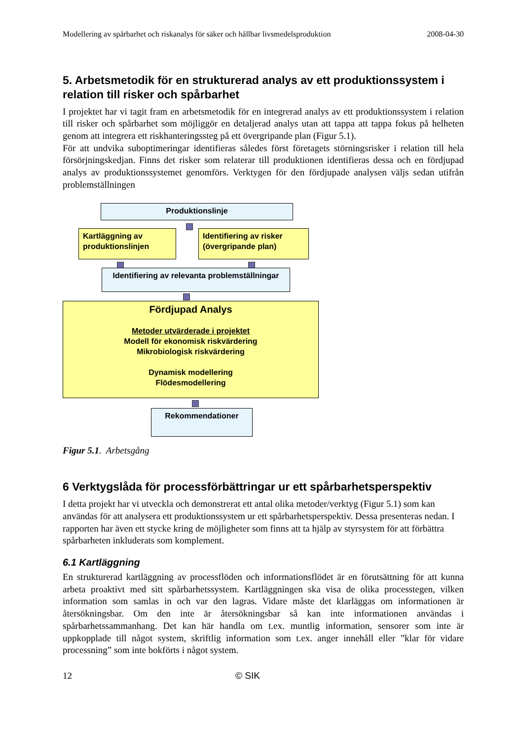Modellering av spårbarhet och riskanalys för säker och hållbar livsmedelsproduktion 2008-04-30
5. Arbetsmetodik för en strukturerad analys av ett produktionssystem i relation till risker och spårbarhet
I projektet har vi tagit fram en arbetsmetodik för en integrerad analys av ett produktionssystem i relation till risker och spårbarhet som möjliggör en detaljerad analys utan att tappa att tappa fokus på helheten genom att integrera ett riskhanteringssteg på ett övergripande plan (Figur 5.1).
För att undvika suboptimeringar identifieras således först företagets störningsrisker i relation till hela försörjningskedjan. Finns det risker som relaterar till produktionen identifieras dessa och en fördjupad analys av produktionssystemet genomförs. Verktygen för den fördjupade analysen väljs sedan utifrån problemställningen
Produktionslinje
Kartläggning av produktionslinjen
Identifiering av risker (övergripande plan)
Identifiering av relevanta problemställningar
Fördjupad Analys
Metoder utvärderade i projektet
Modell för ekonomisk riskvärdering
Mikrobiologisk riskvärdering
Dynamisk modellering
Flödesmodellering
Rekommendationer
Figur 5.1. Arbetsgång
6 Verktygslåda för processförbättringar ur ett spårbarhetsperspektiv
I detta projekt har vi utveckla och demonstrerat ett antal olika metoder/verktyg (Figur 5.1) som kan användas för att analysera ett produktionssystem ur ett spårbarhetsperspektiv. Dessa presenteras nedan. I rapporten har även ett stycke kring de möjligheter som finns att ta hjälp av styrsystem för att förbättra spårbarheten inkluderats som komplement.
6.1 Kartläggning
En strukturerad kartläggning av processflöden och informationsflödet är en förutsättning för att kunna arbeta proaktivt med sitt spårbarhetssystem. Kartläggningen ska visa de olika processtegen, vilken information som samlas in och var den lagras. Vidare måste det klarläggas om informationen är återsökningsbar. Om den inte är återsökningsbar så kan inte informationen användas i spårbarhetssammanhang. Det kan här handla om t.ex. muntlig information, sensorer som inte är uppkopplade till något system, skriftlig information som t.ex. anger innehåll eller ”klar för vidare processning” som inte bokförts i något system.
12 © SIK